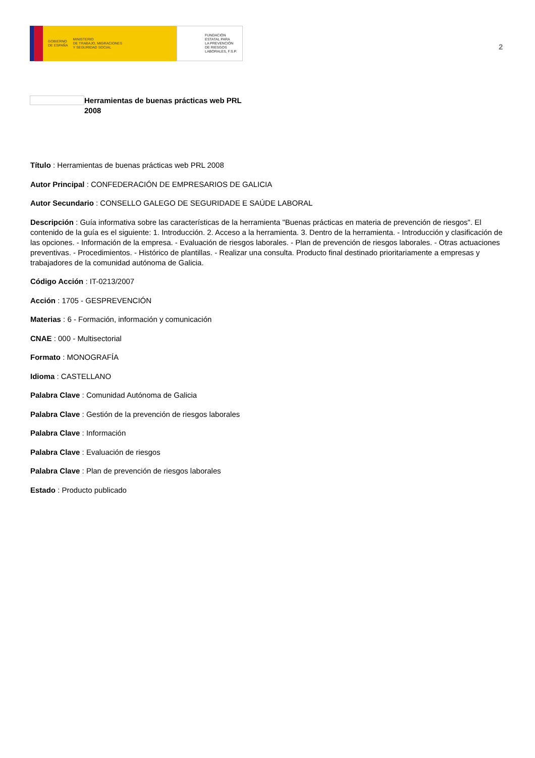GOBIERNO
DE ESPAÑA MINISTERIO
DE TRABAJO, MIGRACIONES
Y SEGURIDAD SOCIAL
FUNDACIÓN
ESTATAL PARA
LA PREVENCIÓN
DE RIESGOS
LABORALES, F.S.P.
2
Herramientas de buenas prácticas web PRL
2008
Título : Herramientas de buenas prácticas web PRL 2008
Autor Principal : CONFEDERACIÓN DE EMPRESARIOS DE GALICIA
Autor Secundario : CONSELLO GALEGO DE SEGURIDADE E SAÚDE LABORAL
Descripción : Guía informativa sobre las características de la herramienta "Buenas prácticas en materia de prevención de riesgos". El contenido de la guía es el siguiente: 1. Introducción. 2. Acceso a la herramienta. 3. Dentro de la herramienta. - Introducción y clasificación de las opciones. - Información de la empresa. - Evaluación de riesgos laborales. - Plan de prevención de riesgos laborales. - Otras actuaciones preventivas. - Procedimientos. - Histórico de plantillas. - Realizar una consulta. Producto final destinado prioritariamente a empresas y trabajadores de la comunidad autónoma de Galicia.
Código Acción : IT-0213/2007
Acción : 1705 - GESPREVENCIÓN
Materias : 6 - Formación, información y comunicación
CNAE : 000 - Multisectorial
Formato : MONOGRAFÍA
Idioma : CASTELLANO
Palabra Clave : Comunidad Autónoma de Galicia
Palabra Clave : Gestión de la prevención de riesgos laborales
Palabra Clave : Información
Palabra Clave : Evaluación de riesgos
Palabra Clave : Plan de prevención de riesgos laborales
Estado : Producto publicado